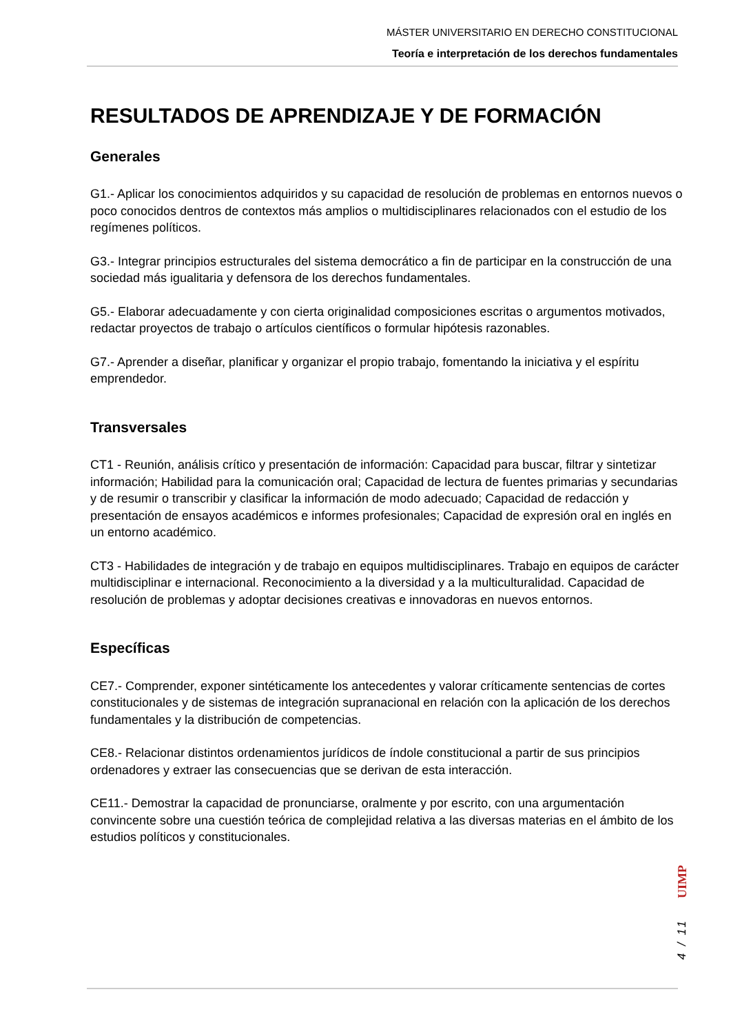MÁSTER UNIVERSITARIO EN DERECHO CONSTITUCIONAL
Teoría e interpretación de los derechos fundamentales
RESULTADOS DE APRENDIZAJE Y DE FORMACIÓN
Generales
G1.- Aplicar los conocimientos adquiridos y su capacidad de resolución de problemas en entornos nuevos o poco conocidos dentros de contextos más amplios o multidisciplinares relacionados con el estudio de los regímenes políticos.
G3.- Integrar principios estructurales del sistema democrático a fin de participar en la construcción de una sociedad más igualitaria y defensora de los derechos fundamentales.
G5.- Elaborar adecuadamente y con cierta originalidad composiciones escritas o argumentos motivados, redactar proyectos de trabajo o artículos científicos o formular hipótesis razonables.
G7.- Aprender a diseñar, planificar y organizar el propio trabajo, fomentando la iniciativa y el espíritu emprendedor.
Transversales
CT1 - Reunión, análisis crítico y presentación de información: Capacidad para buscar, filtrar y sintetizar información; Habilidad para la comunicación oral; Capacidad de lectura de fuentes primarias y secundarias y de resumir o transcribir y clasificar la información de modo adecuado; Capacidad de redacción y presentación de ensayos académicos e informes profesionales; Capacidad de expresión oral en inglés en un entorno académico.
CT3 - Habilidades de integración y de trabajo en equipos multidisciplinares. Trabajo en equipos de carácter multidisciplinar e internacional. Reconocimiento a la diversidad y a la multiculturalidad. Capacidad de resolución de problemas y adoptar decisiones creativas e innovadoras en nuevos entornos.
Específicas
CE7.- Comprender, exponer sintéticamente los antecedentes y valorar críticamente sentencias de cortes constitucionales y de sistemas de integración supranacional en relación con la aplicación de los derechos fundamentales y la distribución de competencias.
CE8.- Relacionar distintos ordenamientos jurídicos de índole constitucional a partir de sus principios ordenadores y extraer las consecuencias que se derivan de esta interacción.
CE11.- Demostrar la capacidad de pronunciarse, oralmente y por escrito, con una argumentación convincente sobre una cuestión teórica de complejidad relativa a las diversas materias en el ámbito de los estudios políticos y constitucionales.
UIMP
4 / 11